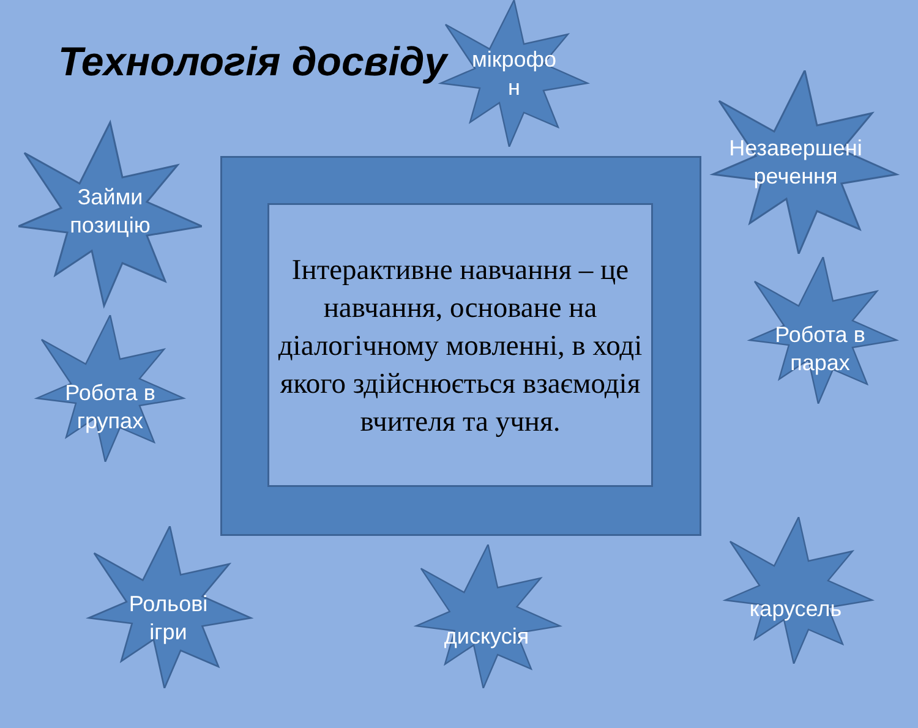Технологія досвіду
Інтерактивне навчання – це навчання, основане на діалогічному мовленні, в ході якого здійснюється взаємодія вчителя та учня.
мікрофо
н
Займи
позицію
Робота в
групах
Незавершені
речення
Робота в
парах
Рольові
ігри
дискусія
карусель